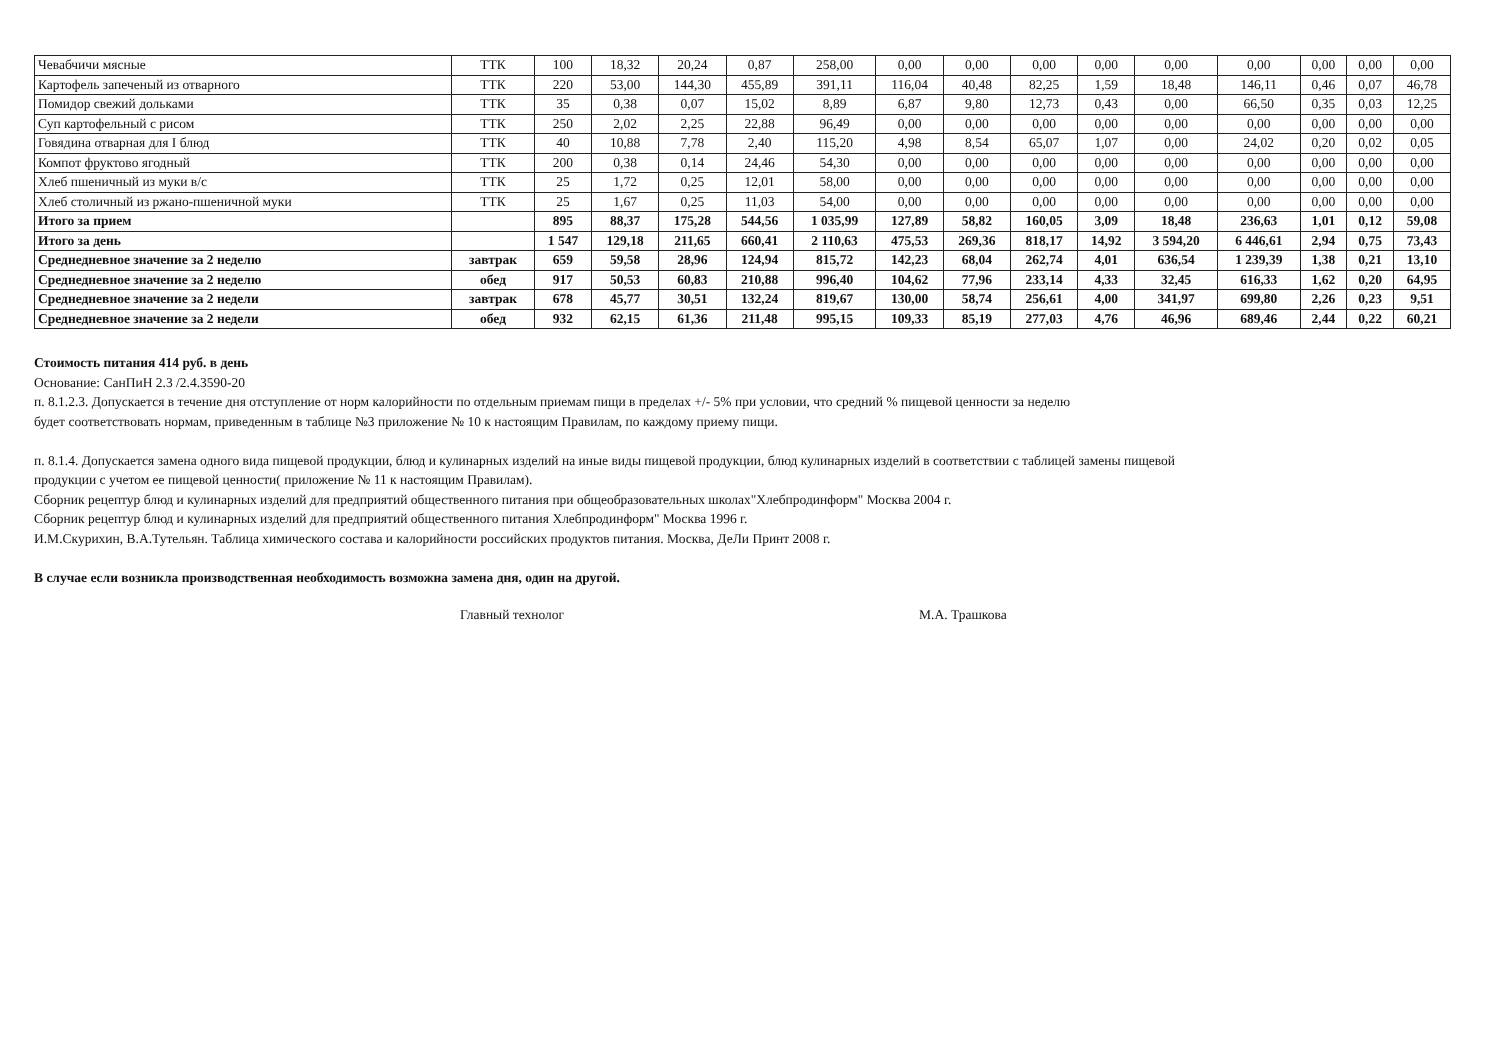| Чевабчичи мясные | ТТК | 100 | 18,32 | 20,24 | 0,87 | 258,00 | 0,00 | 0,00 | 0,00 | 0,00 | 0,00 | 0,00 | 0,00 | 0,00 | 0,00 |
| Картофель запеченый из отварного | ТТК | 220 | 53,00 | 144,30 | 455,89 | 391,11 | 116,04 | 40,48 | 82,25 | 1,59 | 18,48 | 146,11 | 0,46 | 0,07 | 46,78 |
| Помидор свежий дольками | ТТК | 35 | 0,38 | 0,07 | 15,02 | 8,89 | 6,87 | 9,80 | 12,73 | 0,43 | 0,00 | 66,50 | 0,35 | 0,03 | 12,25 |
| Суп картофельный с рисом | ТТК | 250 | 2,02 | 2,25 | 22,88 | 96,49 | 0,00 | 0,00 | 0,00 | 0,00 | 0,00 | 0,00 | 0,00 | 0,00 | 0,00 |
| Говядина отварная для I блюд | ТТК | 40 | 10,88 | 7,78 | 2,40 | 115,20 | 4,98 | 8,54 | 65,07 | 1,07 | 0,00 | 24,02 | 0,20 | 0,02 | 0,05 |
| Компот фруктово ягодный | ТТК | 200 | 0,38 | 0,14 | 24,46 | 54,30 | 0,00 | 0,00 | 0,00 | 0,00 | 0,00 | 0,00 | 0,00 | 0,00 | 0,00 |
| Хлеб пшеничный из муки в/с | ТТК | 25 | 1,72 | 0,25 | 12,01 | 58,00 | 0,00 | 0,00 | 0,00 | 0,00 | 0,00 | 0,00 | 0,00 | 0,00 | 0,00 |
| Хлеб столичный из ржано-пшеничной муки | ТТК | 25 | 1,67 | 0,25 | 11,03 | 54,00 | 0,00 | 0,00 | 0,00 | 0,00 | 0,00 | 0,00 | 0,00 | 0,00 | 0,00 |
| Итого за прием | | 895 | 88,37 | 175,28 | 544,56 | 1 035,99 | 127,89 | 58,82 | 160,05 | 3,09 | 18,48 | 236,63 | 1,01 | 0,12 | 59,08 |
| Итого за день | | 1 547 | 129,18 | 211,65 | 660,41 | 2 110,63 | 475,53 | 269,36 | 818,17 | 14,92 | 3 594,20 | 6 446,61 | 2,94 | 0,75 | 73,43 |
| Среднедневное значение за 2 неделю | завтрак | 659 | 59,58 | 28,96 | 124,94 | 815,72 | 142,23 | 68,04 | 262,74 | 4,01 | 636,54 | 1 239,39 | 1,38 | 0,21 | 13,10 |
| Среднедневное значение за 2 неделю | обед | 917 | 50,53 | 60,83 | 210,88 | 996,40 | 104,62 | 77,96 | 233,14 | 4,33 | 32,45 | 616,33 | 1,62 | 0,20 | 64,95 |
| Среднедневное значение за 2 недели | завтрак | 678 | 45,77 | 30,51 | 132,24 | 819,67 | 130,00 | 58,74 | 256,61 | 4,00 | 341,97 | 699,80 | 2,26 | 0,23 | 9,51 |
| Среднедневное значение за 2 недели | обед | 932 | 62,15 | 61,36 | 211,48 | 995,15 | 109,33 | 85,19 | 277,03 | 4,76 | 46,96 | 689,46 | 2,44 | 0,22 | 60,21 |
Стоимость питания 414 руб. в день
Основание: СанПиН 2.3 /2.4.3590-20
п. 8.1.2.3. Допускается в течение дня отступление от норм калорийности по отдельным приемам пищи в пределах +/- 5% при условии, что средний % пищевой ценности за неделю
будет соответствовать нормам, приведенным в таблице №3 приложение № 10 к настоящим Правилам, по каждому приему пищи.
п. 8.1.4. Допускается замена одного вида пищевой продукции, блюд и кулинарных изделий на иные виды пищевой продукции, блюд кулинарных изделий в соответствии с таблицей замены пищевой
продукции с учетом ее пищевой ценности( приложение № 11 к настоящим Правилам).
Сборник рецептур блюд и кулинарных изделий для предприятий общественного питания при общеобразовательных школах"Хлебпродинформ" Москва 2004 г.
Сборник рецептур блюд и кулинарных изделий для предприятий общественного питания Хлебпродинформ" Москва 1996 г.
И.М.Скурихин, В.А.Тутельян. Таблица химического состава и калорийности российских продуктов питания. Москва, ДеЛи Принт 2008 г.
В случае если возникла производственная необходимость возможна замена дня, один на другой.
Главный технолог М.А. Трашкова